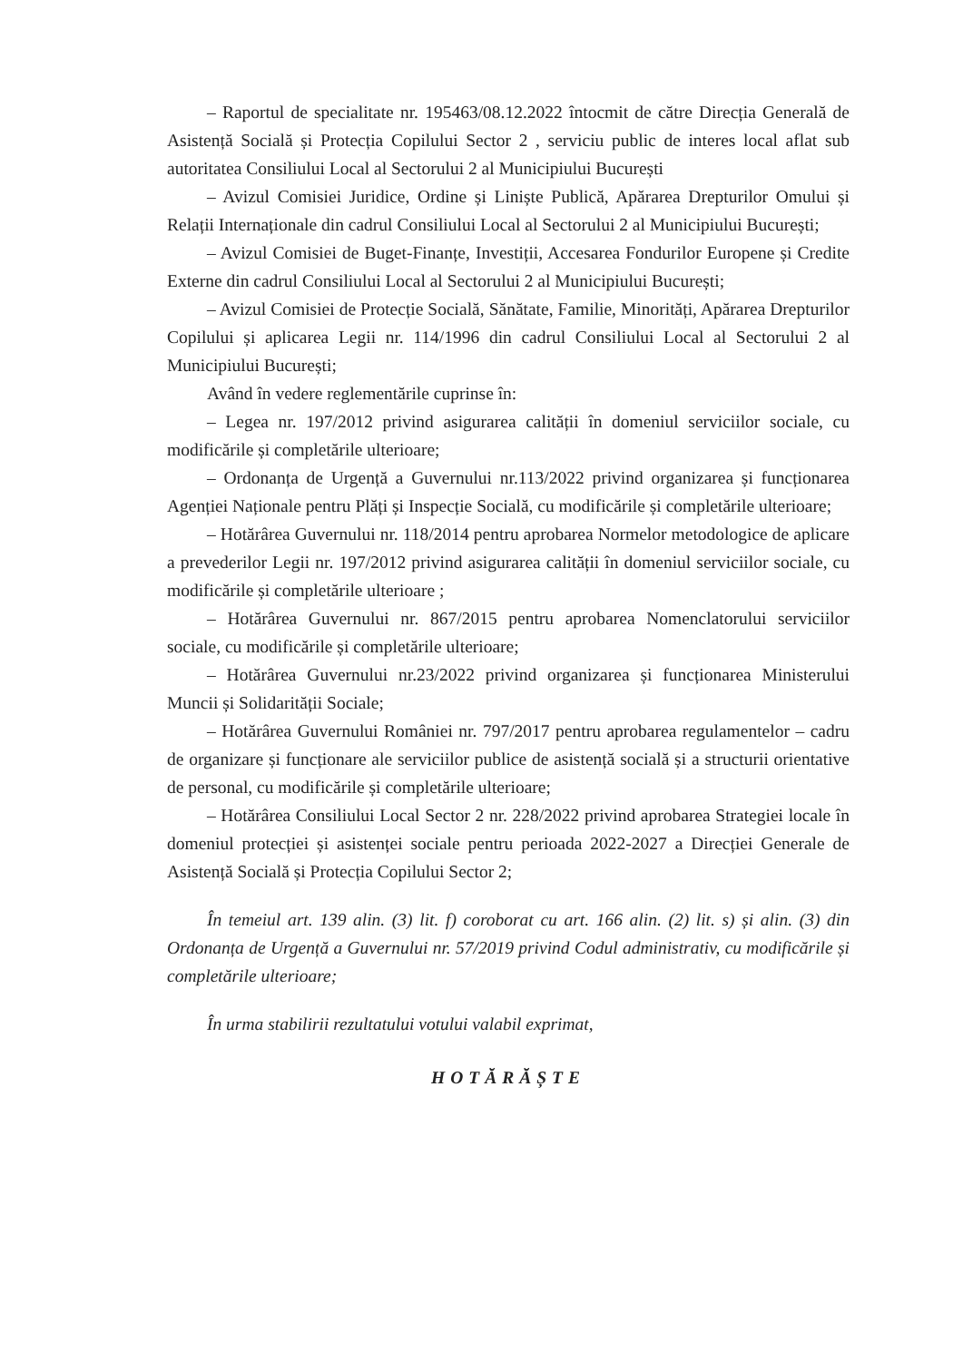– Raportul de specialitate nr. 195463/08.12.2022 întocmit de către Direcția Generală de Asistență Socială și Protecția Copilului Sector 2 , serviciu public de interes local aflat sub autoritatea Consiliului Local al Sectorului 2 al Municipiului București
– Avizul Comisiei Juridice, Ordine și Liniște Publică, Apărarea Drepturilor Omului și Relații Internaționale din cadrul Consiliului Local al Sectorului 2 al Municipiului București;
– Avizul Comisiei de Buget-Finanțe, Investiții, Accesarea Fondurilor Europene și Credite Externe din cadrul Consiliului Local al Sectorului 2 al Municipiului București;
– Avizul Comisiei de Protecție Socială, Sănătate, Familie, Minorități, Apărarea Drepturilor Copilului și aplicarea Legii nr. 114/1996 din cadrul Consiliului Local al Sectorului 2 al Municipiului București;
Având în vedere reglementările cuprinse în:
– Legea nr. 197/2012 privind asigurarea calității în domeniul serviciilor sociale, cu modificările și completările ulterioare;
– Ordonanța de Urgență a Guvernului nr.113/2022 privind organizarea și funcționarea Agenției Naționale pentru Plăți și Inspecție Socială, cu modificările și completările ulterioare;
– Hotărârea Guvernului nr. 118/2014 pentru aprobarea Normelor metodologice de aplicare a prevederilor Legii nr. 197/2012 privind asigurarea calității în domeniul serviciilor sociale, cu modificările și completările ulterioare ;
– Hotărârea Guvernului nr. 867/2015 pentru aprobarea Nomenclatorului serviciilor sociale, cu modificările și completările ulterioare;
– Hotărârea Guvernului nr.23/2022 privind organizarea și funcționarea Ministerului Muncii și Solidarității Sociale;
– Hotărârea Guvernului României nr. 797/2017 pentru aprobarea regulamentelor – cadru de organizare și funcționare ale serviciilor publice de asistență socială și a structurii orientative de personal, cu modificările și completările ulterioare;
– Hotărârea Consiliului Local Sector 2 nr. 228/2022 privind aprobarea Strategiei locale în domeniul protecției și asistenței sociale pentru perioada 2022-2027 a Direcției Generale de Asistență Socială și Protecția Copilului Sector 2;
În temeiul art. 139 alin. (3) lit. f) coroborat cu art. 166 alin. (2) lit. s) și alin. (3) din Ordonanța de Urgență a Guvernului nr. 57/2019 privind Codul administrativ, cu modificările și completările ulterioare;
În urma stabilirii rezultatului votului valabil exprimat,
HOTĂRĂȘTE